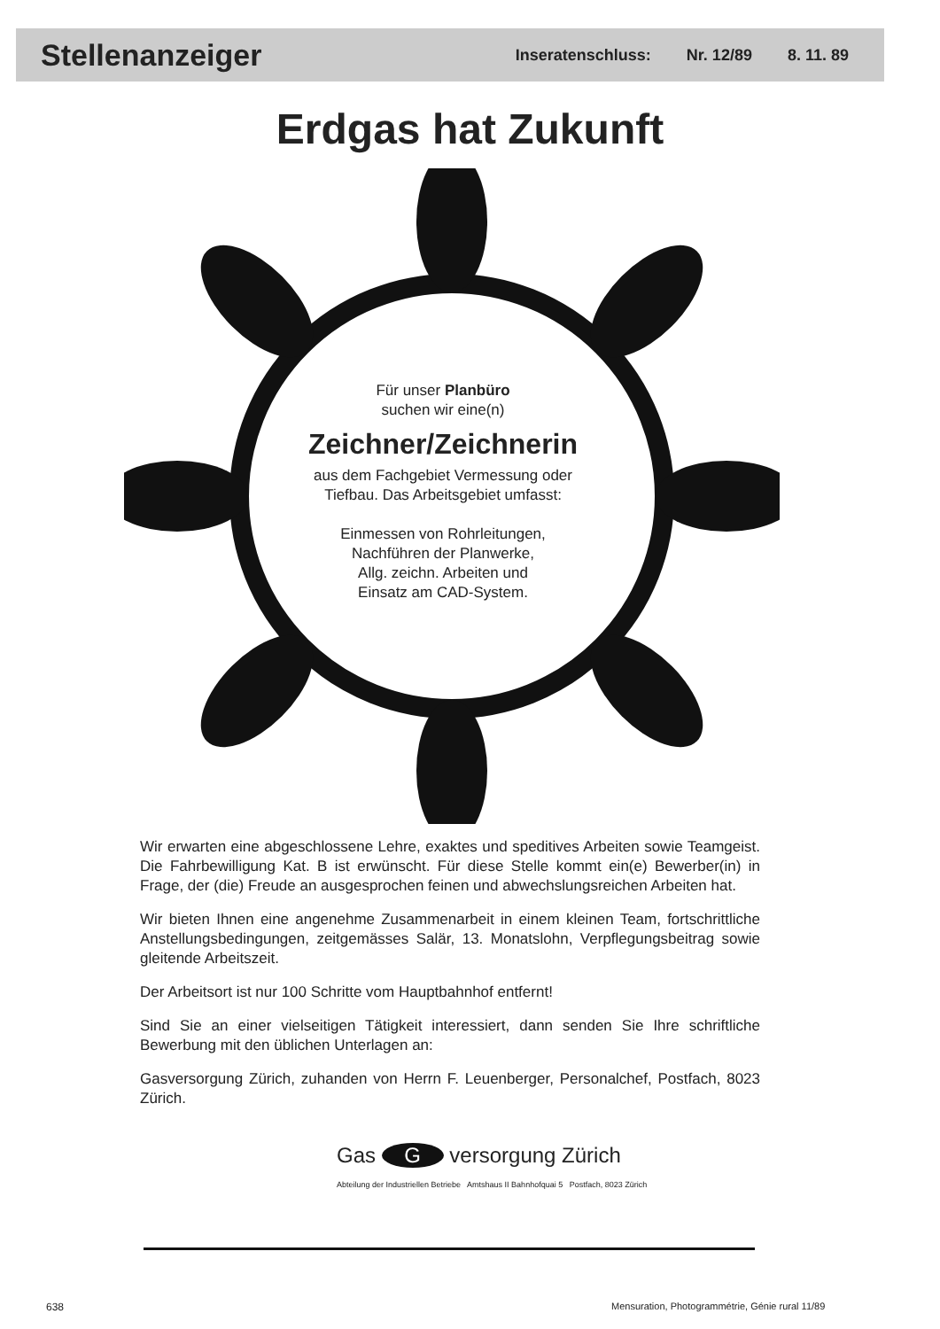Stellenanzeiger
Inseratenschluss: Nr. 12/89 8. 11. 89
Erdgas hat Zukunft
Für unser Planbüro
suchen wir eine(n)
Zeichner/Zeichnerin
aus dem Fachgebiet Vermessung oder
Tiefbau. Das Arbeitsgebiet umfasst:
Einmessen von Rohrleitungen,
Nachführen der Planwerke,
Allg. zeichn. Arbeiten und
Einsatz am CAD-System.
Wir erwarten eine abgeschlossene Lehre, exaktes und speditives Arbeiten sowie Teamgeist. Die Fahrbewilligung Kat. B ist erwünscht. Für diese Stelle kommt ein(e) Bewerber(in) in Frage, der (die) Freude an ausgesprochen feinen und abwechslungsreichen Arbeiten hat.
Wir bieten Ihnen eine angenehme Zusammenarbeit in einem kleinen Team, fortschrittliche Anstellungsbedingungen, zeitgemässes Salär, 13. Monatslohn, Verpflegungsbeitrag sowie gleitende Arbeitszeit.
Der Arbeitsort ist nur 100 Schritte vom Hauptbahnhof entfernt!
Sind Sie an einer vielseitigen Tätigkeit interessiert, dann senden Sie Ihre schriftliche Bewerbung mit den üblichen Unterlagen an:
Gasversorgung Zürich, zuhanden von Herrn F. Leuenberger, Personalchef, Postfach, 8023 Zürich.
Gas G versorgung Zürich
Abteilung der Industriellen Betriebe Amtshaus II Bahnhofquai 5 Postfach, 8023 Zürich
638
Mensuration, Photogrammétrie, Génie rural 11/89